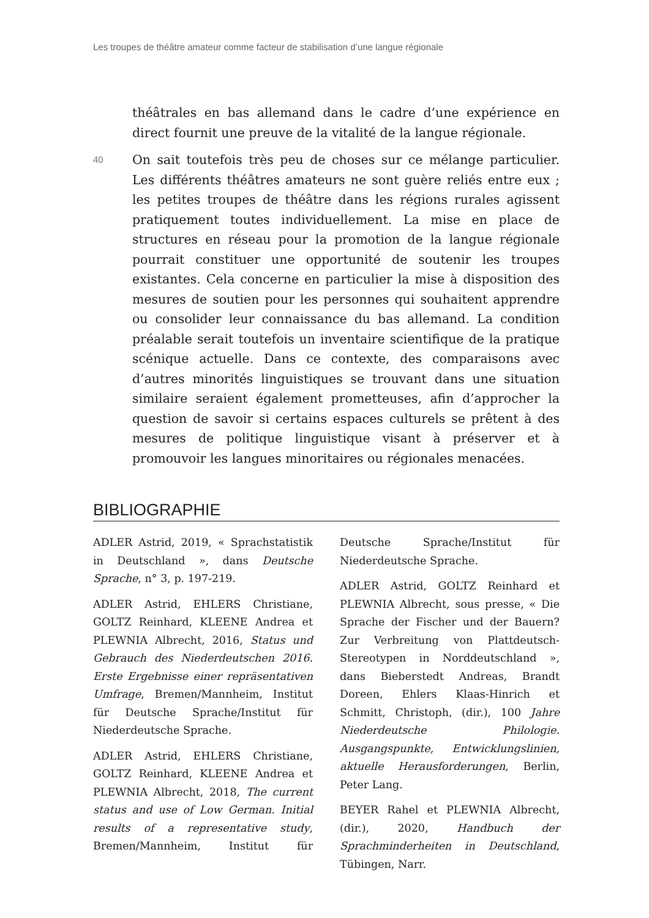Les troupes de théâtre amateur comme facteur de stabilisation d’une langue régionale
théâtrales en bas allemand dans le cadre d’une expérience en direct fournit une preuve de la vitalité de la langue régionale.
40
On sait toutefois très peu de choses sur ce mélange particulier. Les différents théâtres amateurs ne sont guère reliés entre eux ; les petites troupes de théâtre dans les régions rurales agissent pratiquement toutes individuellement. La mise en place de structures en réseau pour la promotion de la langue régionale pourrait constituer une opportunité de soutenir les troupes existantes. Cela concerne en particulier la mise à disposition des mesures de soutien pour les personnes qui souhaitent apprendre ou consolider leur connaissance du bas allemand. La condition préalable serait toutefois un inventaire scientifique de la pratique scénique actuelle. Dans ce contexte, des comparaisons avec d’autres minorités linguistiques se trouvant dans une situation similaire seraient également prometteuses, afin d’approcher la question de savoir si certains espaces culturels se prêtent à des mesures de politique linguistique visant à préserver et à promouvoir les langues minoritaires ou régionales menacées.
BIBLIOGRAPHIE
ADLER Astrid, 2019, « Sprachstatistik in Deutschland », dans Deutsche Sprache, n° 3, p. 197-219.
ADLER Astrid, EHLERS Christiane, GOLTZ Reinhard, KLEENE Andrea et PLEWNIA Albrecht, 2016, Status und Gebrauch des Niederdeutschen 2016. Erste Ergebnisse einer repräsentativen Umfrage, Bremen/Mannheim, Institut für Deutsche Sprache/Institut für Niederdeutsche Sprache.
ADLER Astrid, EHLERS Christiane, GOLTZ Reinhard, KLEENE Andrea et PLEWNIA Albrecht, 2018, The current status and use of Low German. Initial results of a representative study, Bremen/Mannheim, Institut für Deutsche Sprache/Institut für Niederdeutsche Sprache.
ADLER Astrid, GOLTZ Reinhard et PLEWNIA Albrecht, sous presse, « Die Sprache der Fischer und der Bauern? Zur Verbreitung von Plattdeutsch-Stereotypen in Norddeutschland », dans Bieberstedt Andreas, Brandt Doreen, Ehlers Klaas-Hinrich et Schmitt, Christoph, (dir.), 100 Jahre Niederdeutsche Philologie. Ausgangspunkte, Entwicklungslinien, aktuelle Herausforderungen, Berlin, Peter Lang.
BEYER Rahel et PLEWNIA Albrecht, (dir.), 2020, Handbuch der Sprachminderheiten in Deutschland, Tübingen, Narr.